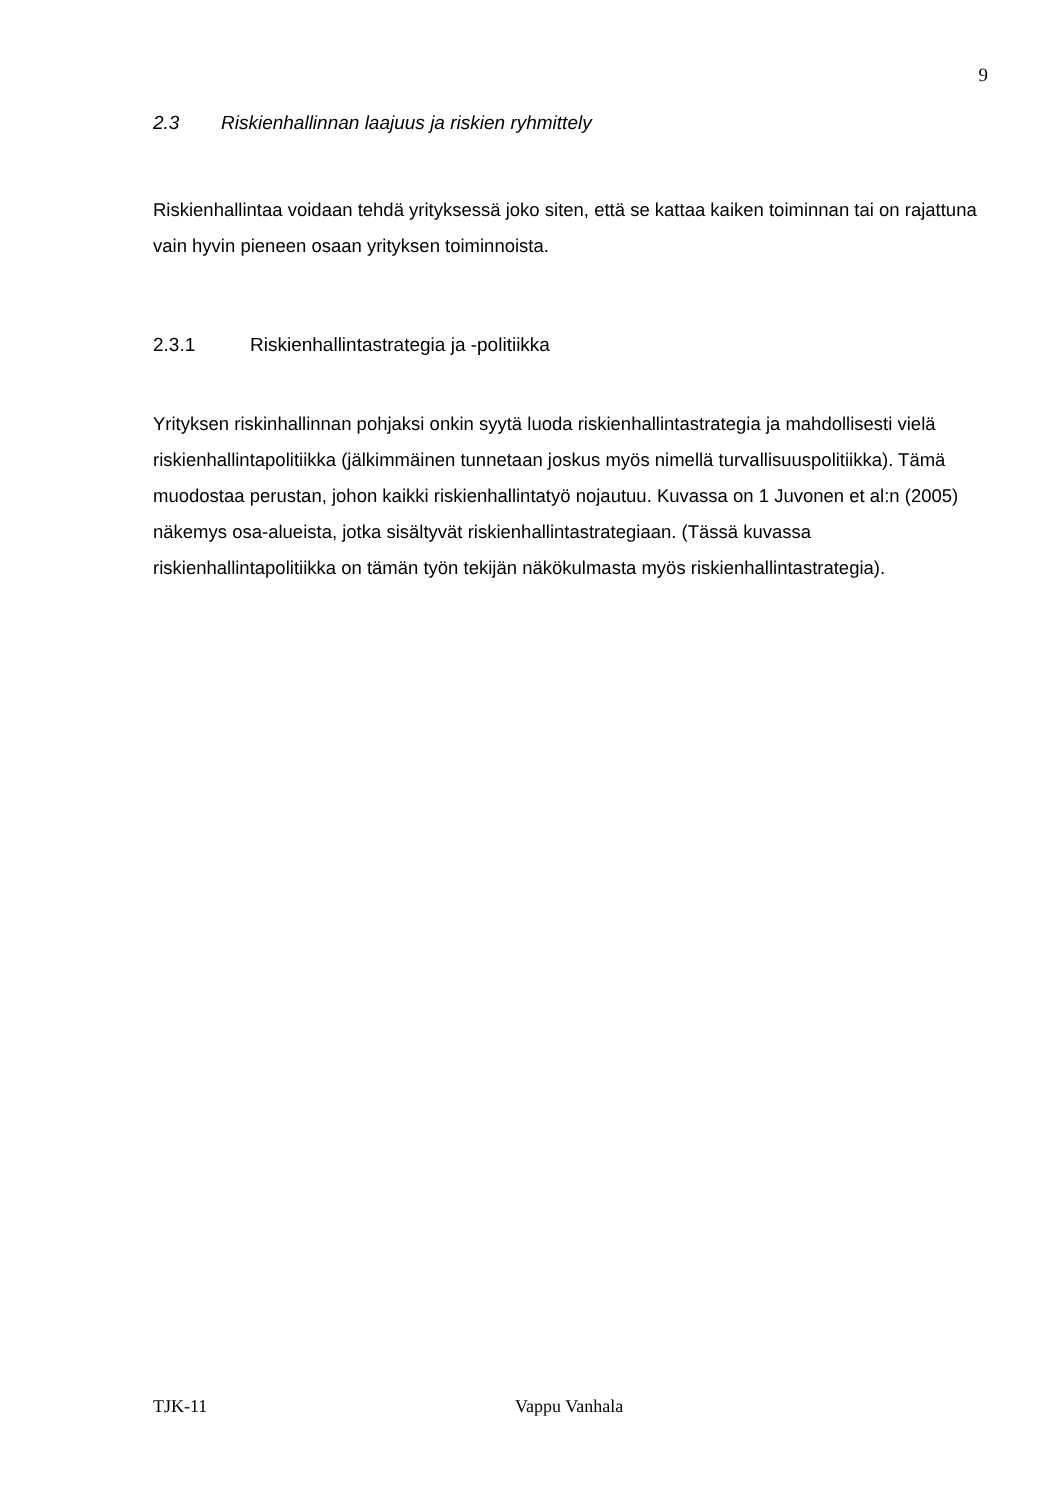9
2.3 Riskienhallinnan laajuus ja riskien ryhmittely
Riskienhallintaa voidaan tehdä yrityksessä joko siten, että se kattaa kaiken toiminnan tai on rajattuna vain hyvin pieneen osaan yrityksen toiminnoista.
2.3.1 Riskienhallintastrategia ja -politiikka
Yrityksen riskinhallinnan pohjaksi onkin syytä luoda riskienhallintastrategia ja mahdollisesti vielä riskienhallintapolitiikka (jälkimmäinen tunnetaan joskus myös nimellä turvallisuuspolitiikka). Tämä muodostaa perustan, johon kaikki riskienhallintatyö nojautuu. Kuvassa on 1 Juvonen et al:n (2005) näkemys osa-alueista, jotka sisältyvät riskienhallintastrategiaan. (Tässä kuvassa riskienhallintapolitiikka on tämän työn tekijän näkökulmasta myös riskienhallintastrategia).
TJK-11 Vappu Vanhala